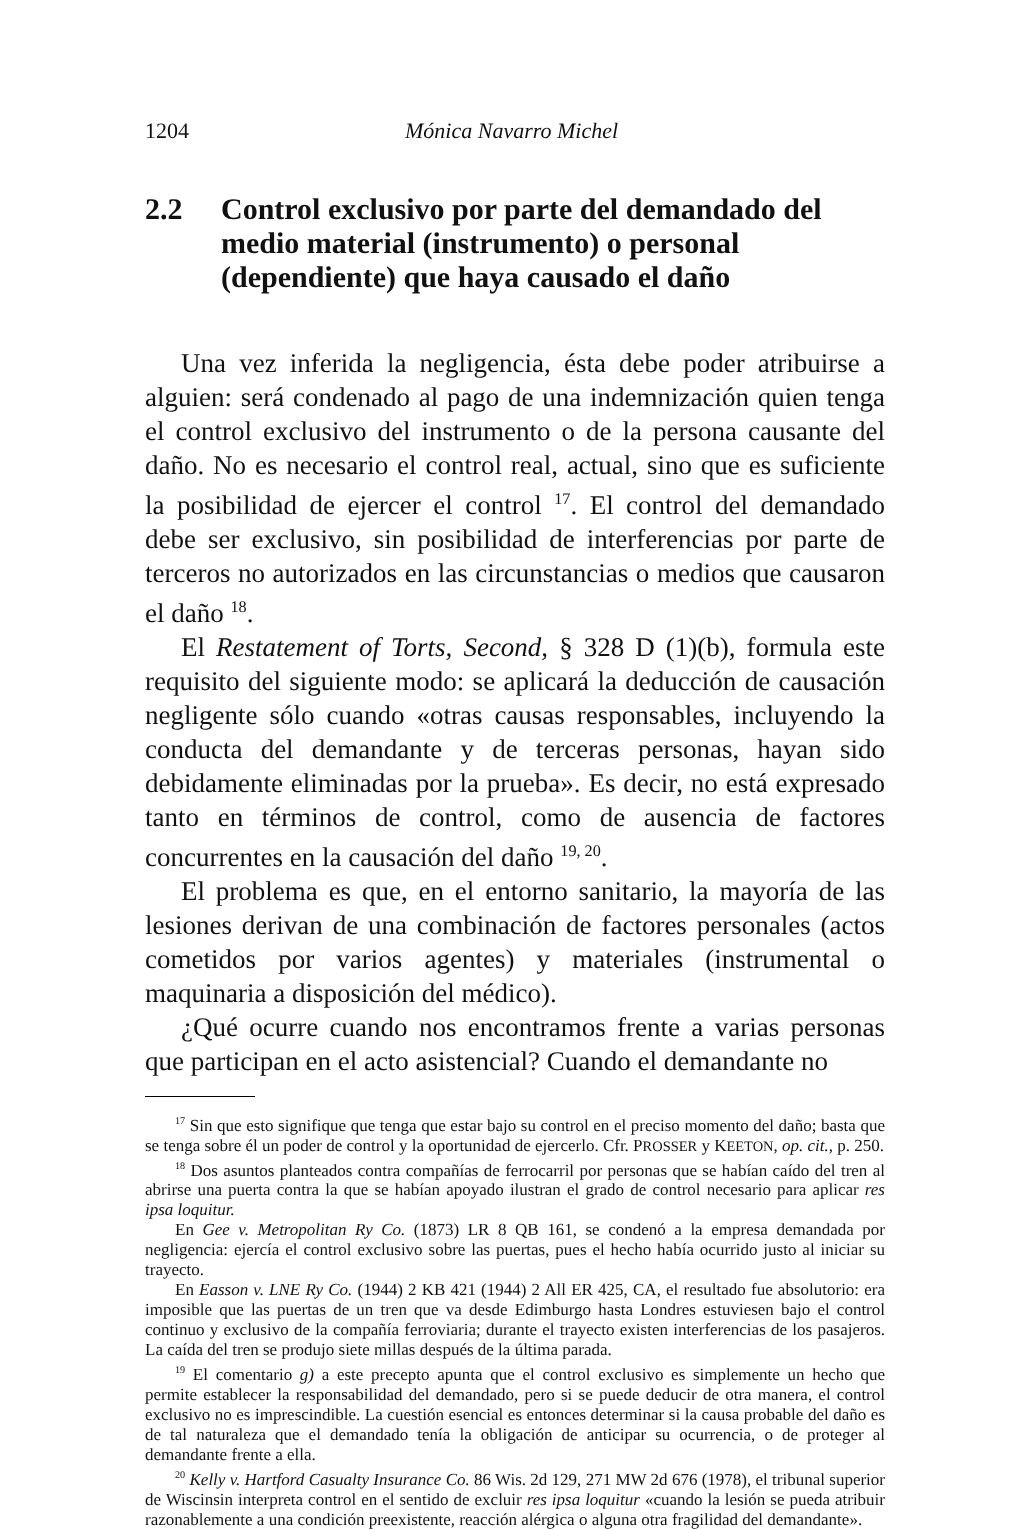1204 Mónica Navarro Michel
2.2 Control exclusivo por parte del demandado del medio material (instrumento) o personal (dependiente) que haya causado el daño
Una vez inferida la negligencia, ésta debe poder atribuirse a alguien: será condenado al pago de una indemnización quien tenga el control exclusivo del instrumento o de la persona causante del daño. No es necesario el control real, actual, sino que es suficiente la posibilidad de ejercer el control <sup>17</sup>. El control del demandado debe ser exclusivo, sin posibilidad de interferencias por parte de terceros no autorizados en las circunstancias o medios que causaron el daño <sup>18</sup>.
El Restatement of Torts, Second, § 328 D (1)(b), formula este requisito del siguiente modo: se aplicará la deducción de causación negligente sólo cuando «otras causas responsables, incluyendo la conducta del demandante y de terceras personas, hayan sido debidamente eliminadas por la prueba». Es decir, no está expresado tanto en términos de control, como de ausencia de factores concurrentes en la causación del daño <sup>19, 20</sup>.
El problema es que, en el entorno sanitario, la mayoría de las lesiones derivan de una combinación de factores personales (actos cometidos por varios agentes) y materiales (instrumental o maquinaria a disposición del médico).
¿Qué ocurre cuando nos encontramos frente a varias personas que participan en el acto asistencial? Cuando el demandante no
<sup>17</sup> Sin que esto signifique que tenga que estar bajo su control en el preciso momento del daño; basta que se tenga sobre él un poder de control y la oportunidad de ejercerlo. Cfr. PROSSER y KEETON, op. cit., p. 250.
<sup>18</sup> Dos asuntos planteados contra compañías de ferrocarril por personas que se habían caído del tren al abrirse una puerta contra la que se habían apoyado ilustran el grado de control necesario para aplicar res ipsa loquitur.
En Gee v. Metropolitan Ry Co. (1873) LR 8 QB 161, se condenó a la empresa demandada por negligencia: ejercía el control exclusivo sobre las puertas, pues el hecho había ocurrido justo al iniciar su trayecto.
En Easson v. LNE Ry Co. (1944) 2 KB 421 (1944) 2 All ER 425, CA, el resultado fue absolutorio: era imposible que las puertas de un tren que va desde Edimburgo hasta Londres estuviesen bajo el control continuo y exclusivo de la compañía ferroviaria; durante el trayecto existen interferencias de los pasajeros. La caída del tren se produjo siete millas después de la última parada.
<sup>19</sup> El comentario g) a este precepto apunta que el control exclusivo es simplemente un hecho que permite establecer la responsabilidad del demandado, pero si se puede deducir de otra manera, el control exclusivo no es imprescindible. La cuestión esencial es entonces determinar si la causa probable del daño es de tal naturaleza que el demandado tenía la obligación de anticipar su ocurrencia, o de proteger al demandante frente a ella.
<sup>20</sup> Kelly v. Hartford Casualty Insurance Co. 86 Wis. 2d 129, 271 MW 2d 676 (1978), el tribunal superior de Wiscinsin interpreta control en el sentido de excluir res ipsa loquitur «cuando la lesión se pueda atribuir razonablemente a una condición preexistente, reacción alérgica o alguna otra fragilidad del demandante».